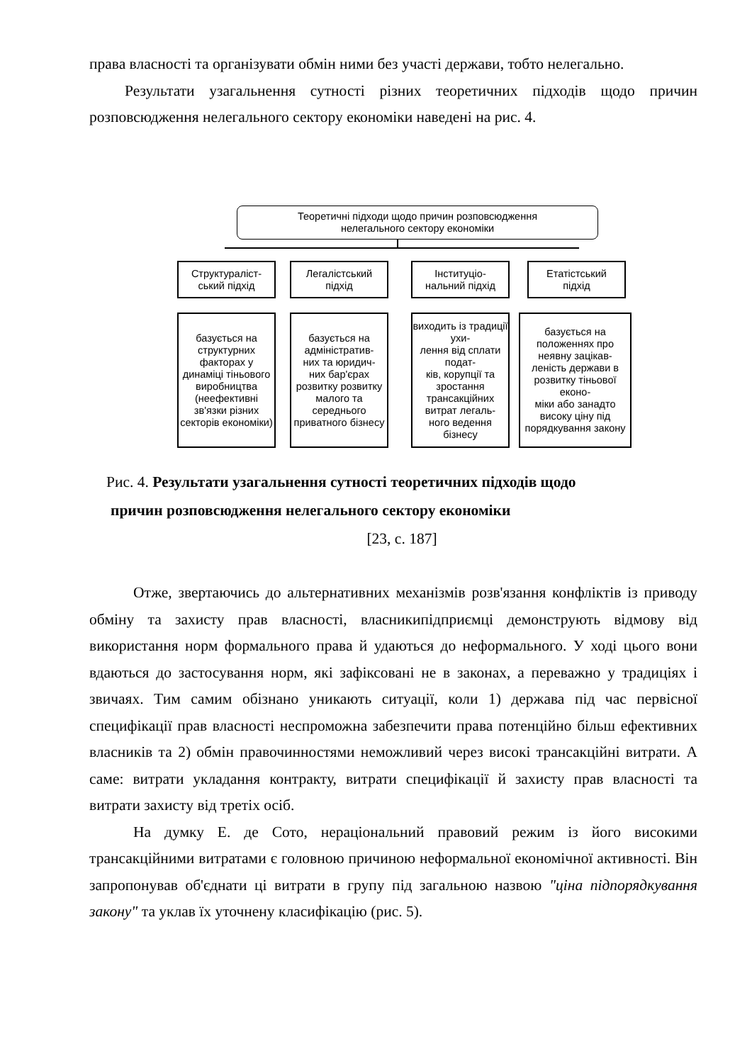права власності та організувати обмін ними без участі держави, тобто нелегально.
Результати узагальнення сутності різних теоретичних підходів щодо причин розповсюдження нелегального сектору економіки наведені на рис. 4.
Теоретичні підходи щодо причин розповсюдження
нелегального сектору економіки
Структураліст-
ський підхід
Легалістський
підхід
Інституціо-
нальний підхід
Етатістський
підхід
базується на структурних факторах у динаміці тіньового виробництва (неефективні зв'язки різних секторів економіки)
базується на адміністратив-
них та юридич-
них бар'єрах розвитку розвитку малого та середнього приватного бізнесу
виходить із традиції ухи-
лення від сплати подат-
ків, корупції та зростання трансакційних витрат легаль-
ного ведення бізнесу
базується на положеннях про неявну зацікав-
леність держави в розвитку тіньової еконо-
міки або занадто високу ціну під порядкування закону
Рис. 4. Результати узагальнення сутності теоретичних підходів щодо
причин розповсюдження нелегального сектору економіки
[23, с. 187]
Отже, звертаючись до альтернативних механізмів розв'язання конфліктів із приводу обміну та захисту прав власності, власникипідприємці демонструють відмову від використання норм формального права й удаються до неформального. У ході цього вони вдаються до застосування норм, які зафіксовані не в законах, а переважно у традиціях і звичаях. Тим самим обізнано уникають ситуації, коли 1) держава під час первісної специфікації прав власності неспроможна забезпечити права потенційно більш ефективних власників та 2) обмін правочинностями неможливий через високі трансакційні витрати. А саме: витрати укладання контракту, витрати специфікації й захисту прав власності та витрати захисту від третіх осіб.
На думку Е. де Сото, нераціональний правовий режим із його високими трансакційними витратами є головною причиною неформальної економічної активності. Він запропонував об'єднати ці витрати в групу під загальною назвою "ціна підпорядкування закону" та уклав їх уточнену класифікацію (рис. 5).